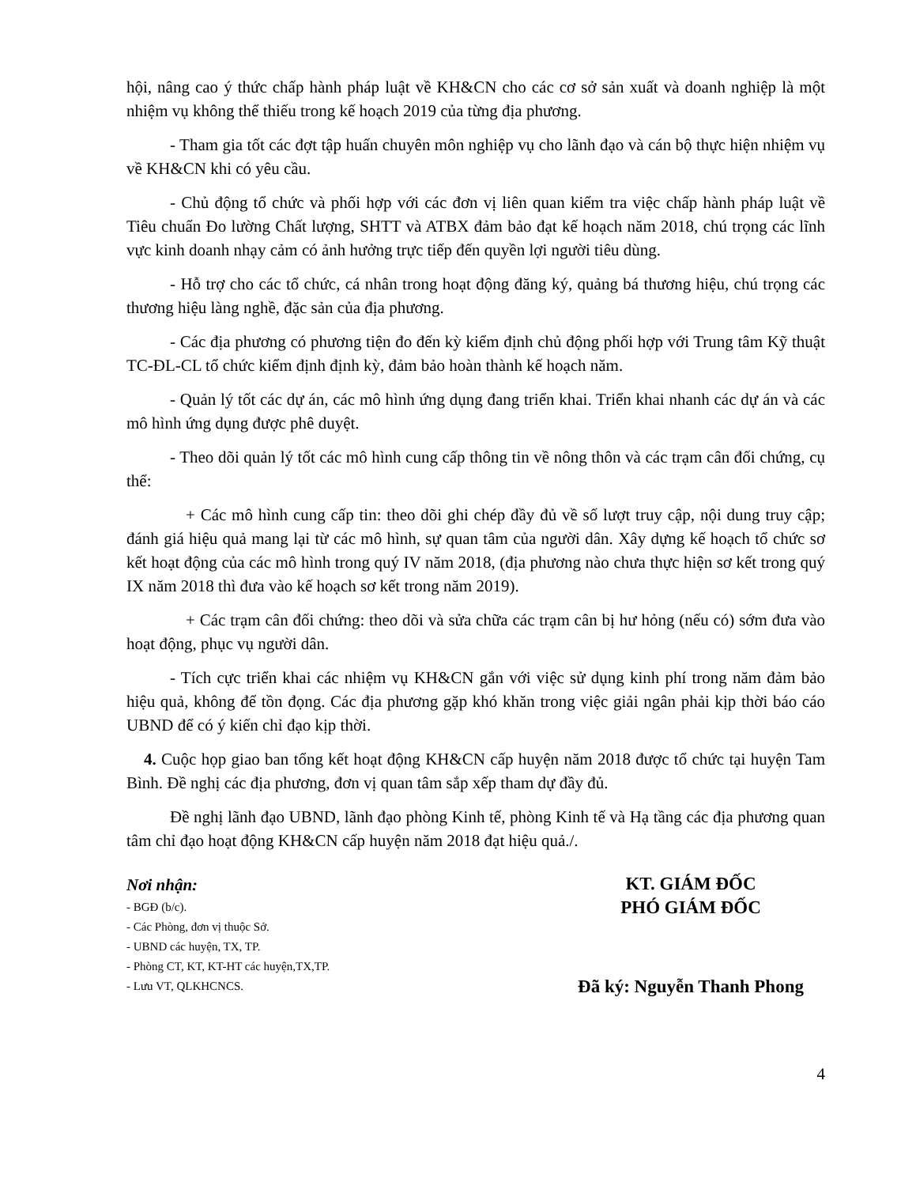hội, nâng cao ý thức chấp hành pháp luật về KH&CN cho các cơ sở sản xuất và doanh nghiệp là một nhiệm vụ không thể thiếu trong kế hoạch 2019 của từng địa phương.
- Tham gia tốt các đợt tập huấn chuyên môn nghiệp vụ cho lãnh đạo và cán bộ thực hiện nhiệm vụ về KH&CN khi có yêu cầu.
- Chủ động tổ chức và phối hợp với các đơn vị liên quan kiểm tra việc chấp hành pháp luật về Tiêu chuẩn Đo lường Chất lượng, SHTT và ATBX đảm bảo đạt kế hoạch năm 2018, chú trọng các lĩnh vực kinh doanh nhạy cảm có ảnh hưởng trực tiếp đến quyền lợi người tiêu dùng.
- Hỗ trợ cho các tổ chức, cá nhân trong hoạt động đăng ký, quảng bá thương hiệu, chú trọng các thương hiệu làng nghề, đặc sản của địa phương.
- Các địa phương có phương tiện đo đến kỳ kiểm định chủ động phối hợp với Trung tâm Kỹ thuật TC-ĐL-CL tổ chức kiểm định định kỳ, đảm bảo hoàn thành kế hoạch năm.
- Quản lý tốt các dự án, các mô hình ứng dụng đang triển khai. Triển khai nhanh các dự án và các mô hình ứng dụng được phê duyệt.
- Theo dõi quản lý tốt các mô hình cung cấp thông tin về nông thôn và các trạm cân đối chứng, cụ thể:
+ Các mô hình cung cấp tin: theo dõi ghi chép đầy đủ về số lượt truy cập, nội dung truy cập; đánh giá hiệu quả mang lại từ các mô hình, sự quan tâm của người dân. Xây dựng kế hoạch tổ chức sơ kết hoạt động của các mô hình trong quý IV năm 2018, (địa phương nào chưa thực hiện sơ kết trong quý IX năm 2018 thì đưa vào kế hoạch sơ kết trong năm 2019).
+ Các trạm cân đối chứng: theo dõi và sửa chữa các trạm cân bị hư hỏng (nếu có) sớm đưa vào hoạt động, phục vụ người dân.
- Tích cực triển khai các nhiệm vụ KH&CN gắn với việc sử dụng kinh phí trong năm đảm bảo hiệu quả, không để tồn đọng. Các địa phương gặp khó khăn trong việc giải ngân phải kịp thời báo cáo UBND để có ý kiến chỉ đạo kịp thời.
4. Cuộc họp giao ban tổng kết hoạt động KH&CN cấp huyện năm 2018 được tổ chức tại huyện Tam Bình. Đề nghị các địa phương, đơn vị quan tâm sắp xếp tham dự đầy đủ.
Đề nghị lãnh đạo UBND, lãnh đạo phòng Kinh tế, phòng Kinh tế và Hạ tầng các địa phương quan tâm chỉ đạo hoạt động KH&CN cấp huyện năm 2018 đạt hiệu quả./.
Nơi nhận:
- BGĐ (b/c).
- Các Phòng, đơn vị thuộc Sở.
- UBND các huyện, TX, TP.
- Phòng CT, KT, KT-HT các huyện,TX,TP.
- Lưu VT, QLKHCNCS.
KT. GIÁM ĐỐC
PHÓ GIÁM ĐỐC
Đã ký: Nguyễn Thanh Phong
4